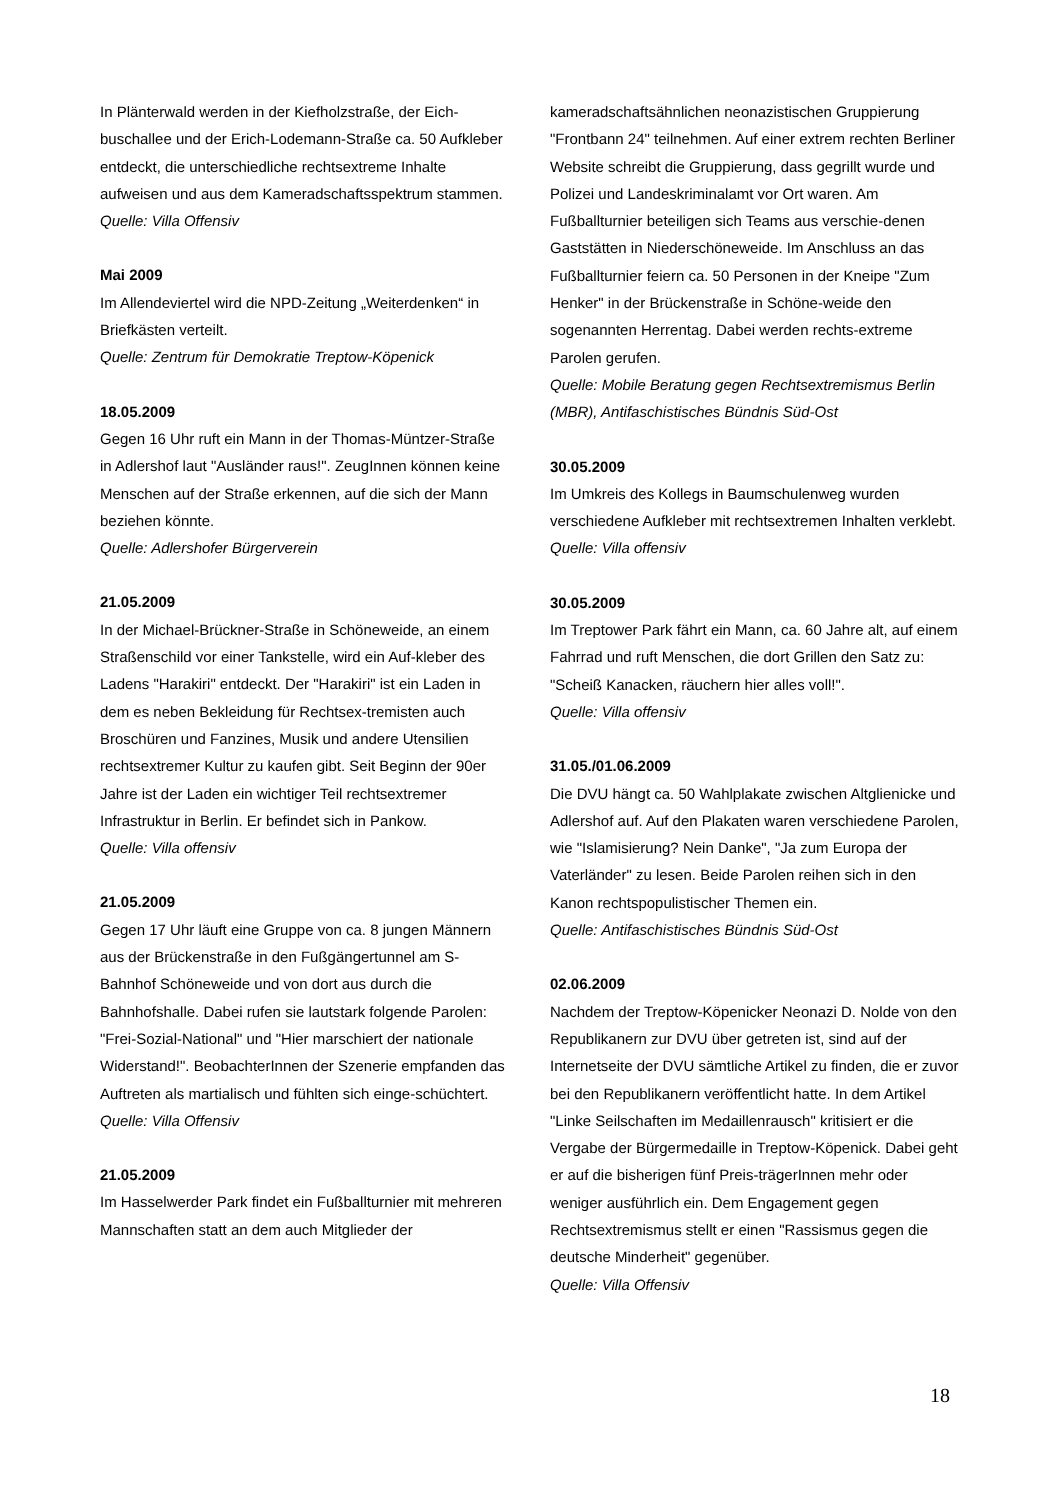In Plänterwald werden in der Kiefholzstraße, der Eich-buschallee und der Erich-Lodemann-Straße ca. 50 Aufkleber entdeckt, die unterschiedliche rechtsextreme Inhalte aufweisen und aus dem Kameradschaftsspektrum stammen.
Quelle: Villa Offensiv
Mai 2009
Im Allendeviertel wird die NPD-Zeitung „Weiterdenken“ in Briefkästen verteilt.
Quelle: Zentrum für Demokratie Treptow-Köpenick
18.05.2009
Gegen 16 Uhr ruft ein Mann in der Thomas-Müntzer-Straße in Adlershof laut "Ausländer raus!". ZeugInnen können keine Menschen auf der Straße erkennen, auf die sich der Mann beziehen könnte.
Quelle: Adlershofer Bürgerverein
21.05.2009
In der Michael-Brückner-Straße in Schöneweide, an einem Straßenschild vor einer Tankstelle, wird ein Auf-kleber des Ladens "Harakiri" entdeckt. Der "Harakiri" ist ein Laden in dem es neben Bekleidung für Rechtsex-tremisten auch Broschüren und Fanzines, Musik und andere Utensilien rechtsextremer Kultur zu kaufen gibt. Seit Beginn der 90er Jahre ist der Laden ein wichtiger Teil rechtsextremer Infrastruktur in Berlin. Er befindet sich in Pankow.
Quelle: Villa offensiv
21.05.2009
Gegen 17 Uhr läuft eine Gruppe von ca. 8 jungen Männern aus der Brückenstraße in den Fußgängertunnel am S-Bahnhof Schöneweide und von dort aus durch die Bahnhofshalle. Dabei rufen sie lautstark folgende Parolen: "Frei-Sozial-National" und "Hier marschiert der nationale Widerstand!". BeobachterInnen der Szenerie empfanden das Auftreten als martialisch und fühlten sich einge-schüchtert.
Quelle: Villa Offensiv
21.05.2009
Im Hasselwerder Park findet ein Fußballturnier mit mehreren Mannschaften statt an dem auch Mitglieder der
kameradschaftsähnlichen neonazistischen Gruppierung "Frontbann 24" teilnehmen. Auf einer extrem rechten Berliner Website schreibt die Gruppierung, dass gegrillt wurde und Polizei und Landeskriminalamt vor Ort waren. Am Fußballturnier beteiligen sich Teams aus verschie-denen Gaststätten in Niederschöneweide. Im Anschluss an das Fußballturnier feiern ca. 50 Personen in der Kneipe "Zum Henker" in der Brückenstraße in Schöne-weide den sogenannten Herrentag. Dabei werden rechts-extreme Parolen gerufen.
Quelle: Mobile Beratung gegen Rechtsextremismus Berlin (MBR), Antifaschistisches Bündnis Süd-Ost
30.05.2009
Im Umkreis des Kollegs in Baumschulenweg wurden verschiedene Aufkleber mit rechtsextremen Inhalten verklebt.
Quelle: Villa offensiv
30.05.2009
Im Treptower Park fährt ein Mann, ca. 60 Jahre alt, auf einem Fahrrad und ruft Menschen, die dort Grillen den Satz zu: "Scheiß Kanacken, räuchern hier alles voll!".
Quelle: Villa offensiv
31.05./01.06.2009
Die DVU hängt ca. 50 Wahlplakate zwischen Altglienicke und Adlershof auf. Auf den Plakaten waren verschiedene Parolen, wie "Islamisierung? Nein Danke", "Ja zum Europa der Vaterländer" zu lesen. Beide Parolen reihen sich in den Kanon rechtspopulistischer Themen ein.
Quelle: Antifaschistisches Bündnis Süd-Ost
02.06.2009
Nachdem der Treptow-Köpenicker Neonazi D. Nolde von den Republikanern zur DVU über getreten ist, sind auf der Internetseite der DVU sämtliche Artikel zu finden, die er zuvor bei den Republikanern veröffentlicht hatte. In dem Artikel "Linke Seilschaften im Medaillenrausch" kritisiert er die Vergabe der Bürgermedaille in Treptow-Köpenick. Dabei geht er auf die bisherigen fünf Preis-trägerInnen mehr oder weniger ausführlich ein. Dem Engagement gegen Rechtsextremismus stellt er einen "Rassismus gegen die deutsche Minderheit" gegenüber.
Quelle: Villa Offensiv
18